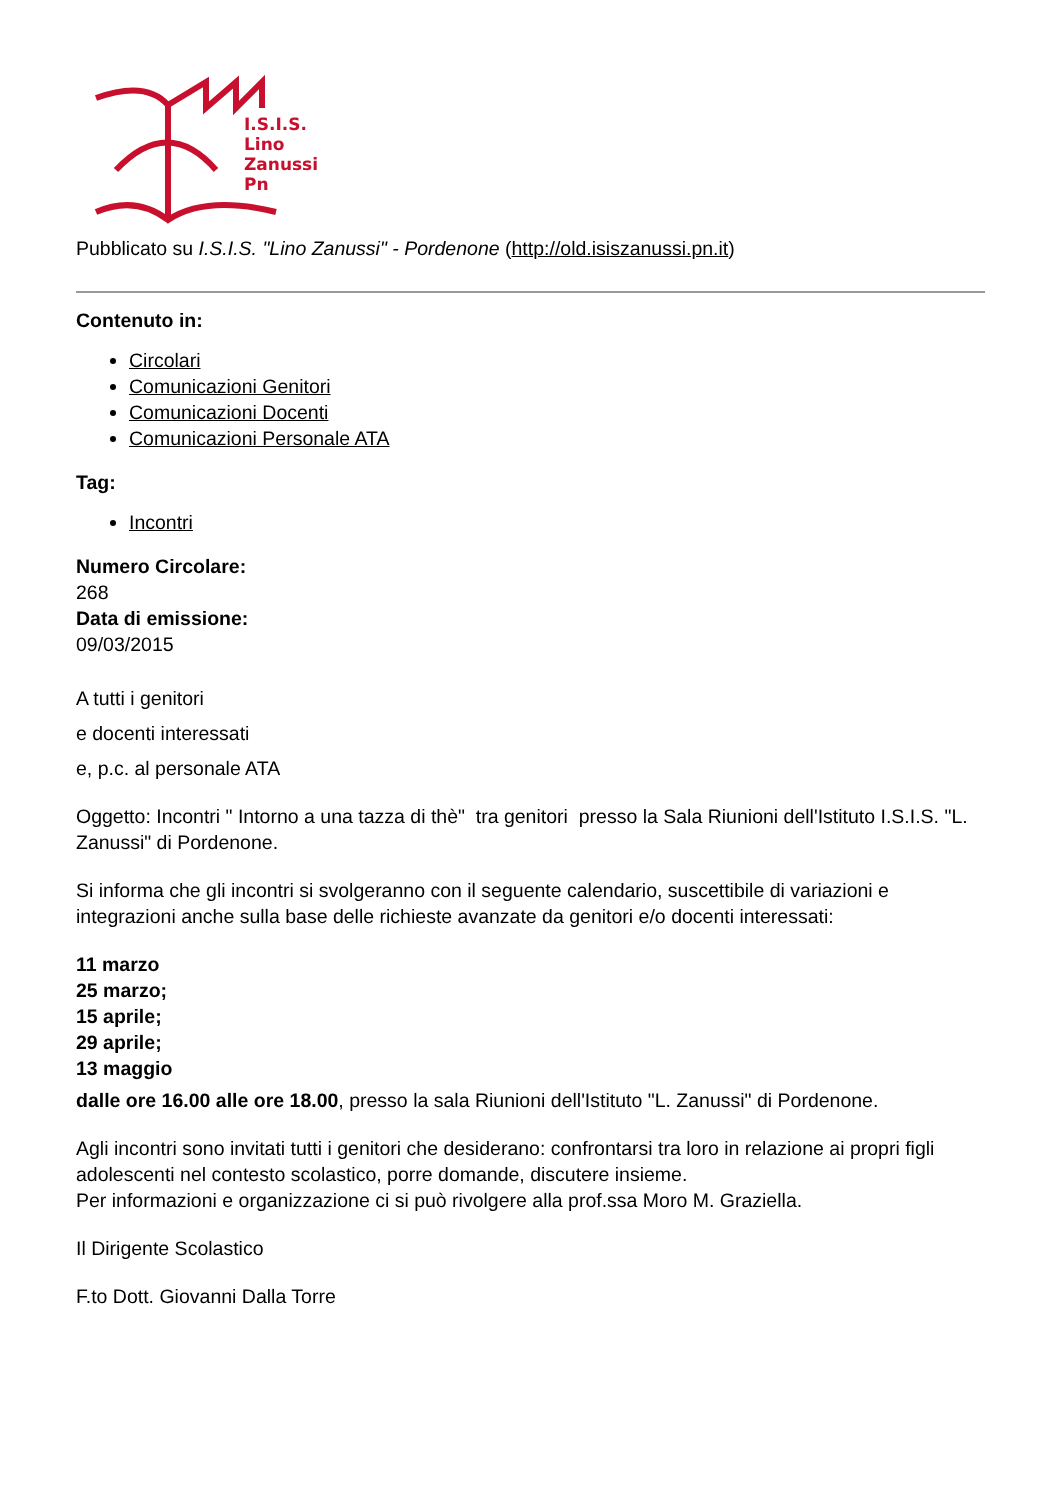I.S.I.S.
Lino
Zanussi
Pn
Pubblicato su I.S.I.S. "Lino Zanussi" - Pordenone (http://old.isiszanussi.pn.it)
Contenuto in:
Circolari
Comunicazioni Genitori
Comunicazioni Docenti
Comunicazioni Personale ATA
Tag:
Incontri
Numero Circolare:
268
Data di emissione:
09/03/2015
A tutti i genitori
e docenti interessati
e, p.c. al personale ATA
Oggetto: Incontri " Intorno a una tazza di thè" tra genitori presso la Sala Riunioni dell'Istituto I.S.I.S. "L. Zanussi" di Pordenone.
Si informa che gli incontri si svolgeranno con il seguente calendario, suscettibile di variazioni e integrazioni anche sulla base delle richieste avanzate da genitori e/o docenti interessati:
11 marzo
25 marzo;
15 aprile;
29 aprile;
13 maggio
dalle ore 16.00 alle ore 18.00, presso la sala Riunioni dell'Istituto "L. Zanussi" di Pordenone.
Agli incontri sono invitati tutti i genitori che desiderano: confrontarsi tra loro in relazione ai propri figli adolescenti nel contesto scolastico, porre domande, discutere insieme.
Per informazioni e organizzazione ci si può rivolgere alla prof.ssa Moro M. Graziella.
Il Dirigente Scolastico
F.to Dott. Giovanni Dalla Torre